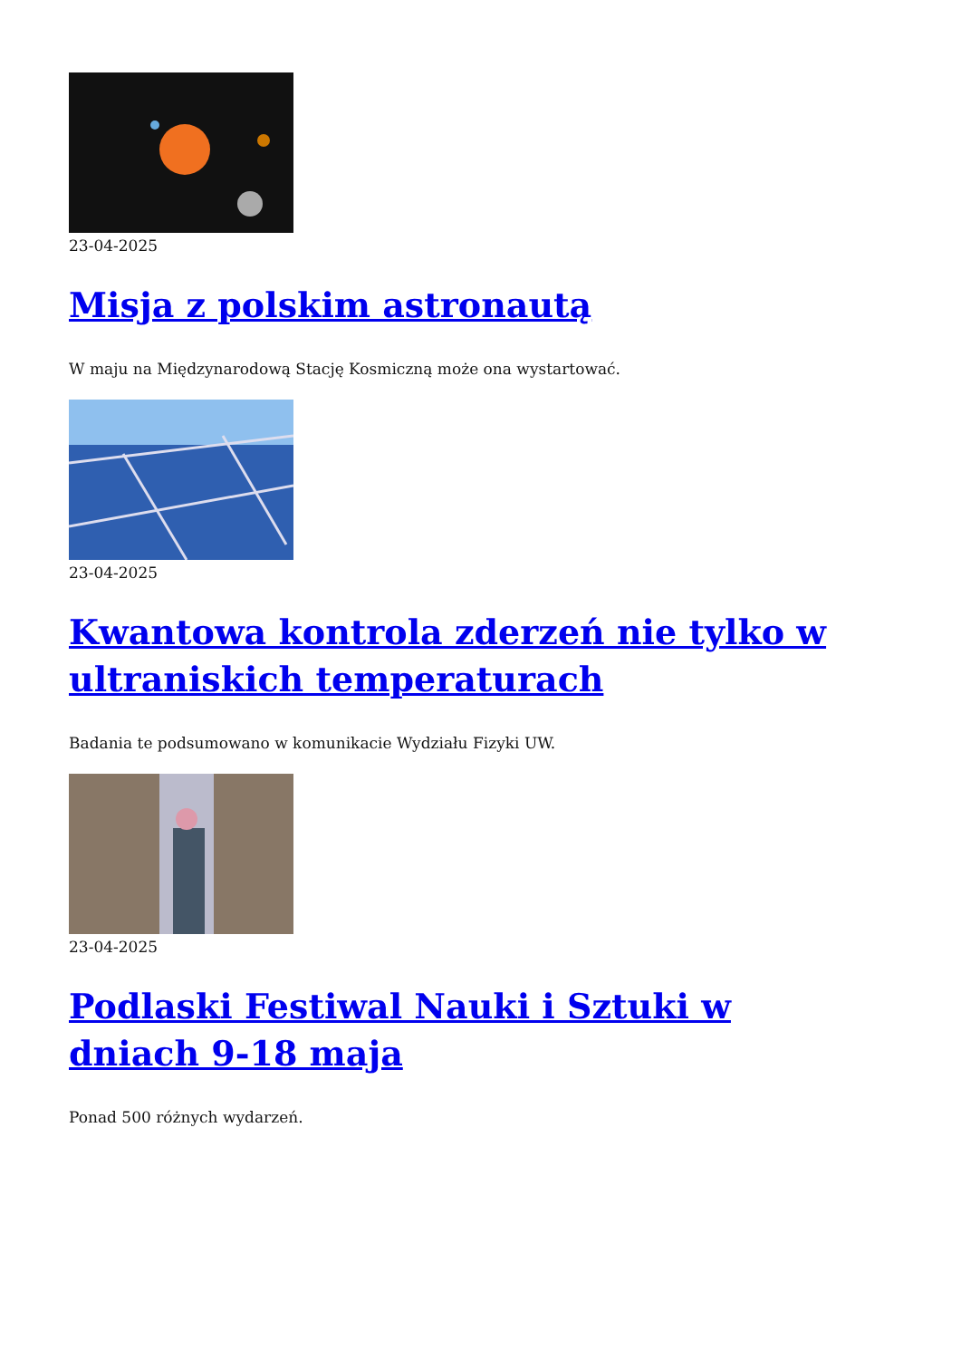23-04-2025
Misja z polskim astronautą
W maju na Międzynarodową Stację Kosmiczną może ona wystartować.
23-04-2025
Kwantowa kontrola zderzeń nie tylko w ultraniskich temperaturach
Badania te podsumowano w komunikacie Wydziału Fizyki UW.
23-04-2025
Podlaski Festiwal Nauki i Sztuki w dniach 9-18 maja
Ponad 500 różnych wydarzeń.